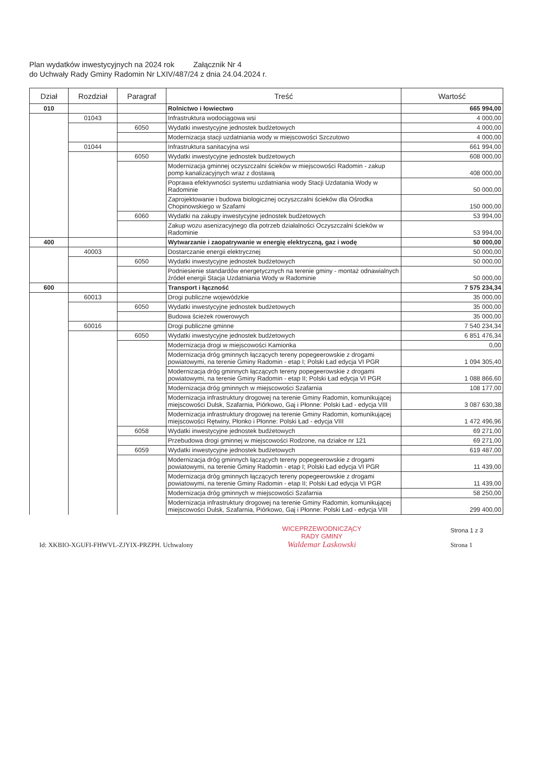Plan wydatków inwestycyjnych na 2024 rok Załącznik Nr 4
do Uchwały Rady Gminy Radomin Nr LXIV/487/24 z dnia 24.04.2024 r.
| Dział | Rozdział | Paragraf | Treść | Wartość |
| --- | --- | --- | --- | --- |
| 010 | | | Rolnictwo i łowiectwo | 665 994,00 |
| | 01043 | | Infrastruktura wodociągowa wsi | 4 000,00 |
| | | 6050 | Wydatki inwestycyjne jednostek budżetowych | 4 000,00 |
| | | | Modernizacja stacji uzdatniania wody w miejscowości Szczutowo | 4 000,00 |
| | 01044 | | Infrastruktura sanitacyjna wsi | 661 994,00 |
| | | 6050 | Wydatki inwestycyjne jednostek budżetowych | 608 000,00 |
| | | | Modernizacja gminnej oczyszczalni ścieków w miejscowości Radomin - zakup pomp kanalizacyjnych wraz z dostawą | 408 000,00 |
| | | | Poprawa efektywności systemu uzdatniania wody Stacji Uzdatania Wody w Radominie | 50 000,00 |
| | | | Zaprojektowanie i budowa biologicznej oczyszczalni ścieków dla Ośrodka Chopinowskiego w Szafarni | 150 000,00 |
| | | 6060 | Wydatki na zakupy inwestycyjne jednostek budżetowych | 53 994,00 |
| | | | Zakup wozu asenizacyjnego dla potrzeb działalności Oczyszczalni ścieków w Radominie | 53 994,00 |
| 400 | | | Wytwarzanie i zaopatrywanie w energię elektryczną, gaz i wodę | 50 000,00 |
| | 40003 | | Dostarczanie energii elektrycznej | 50 000,00 |
| | | 6050 | Wydatki inwestycyjne jednostek budżetowych | 50 000,00 |
| | | | Podniesienie standardów energetycznych na terenie gminy - montaż odnawialnych źródeł energii Stacja Uzdatniania Wody w Radominie | 50 000,00 |
| 600 | | | Transport i łączność | 7 575 234,34 |
| | 60013 | | Drogi publiczne wojewódzkie | 35 000,00 |
| | | 6050 | Wydatki inwestycyjne jednostek budżetowych | 35 000,00 |
| | | | Budowa ścieżek rowerowych | 35 000,00 |
| | 60016 | | Drogi publiczne gminne | 7 540 234,34 |
| | | 6050 | Wydatki inwestycyjne jednostek budżetowych | 6 851 476,34 |
| | | | Modernizacja drogi w miejscowości Kamionka | 0,00 |
| | | | Modernizacja dróg gminnych łączących tereny popegeerowskie z drogami powiatowymi, na terenie Gminy Radomin - etap I; Polski Ład edycja VI PGR | 1 094 305,40 |
| | | | Modernizacja dróg gminnych łączących tereny popegeerowskie z drogami powiatowymi, na terenie Gminy Radomin - etap II; Polski Ład edycja VI PGR | 1 088 866,60 |
| | | | Modernizacja dróg gminnych w miejscowości Szafarnia | 108 177,00 |
| | | | Modernizacja infrastruktury drogowej na terenie Gminy Radomin, komunikującej miejscowości Dulsk, Szafarnia, Piórkowo, Gaj i Płonne: Polski Ład - edycja VIII | 3 087 630,38 |
| | | | Modernizacja infrastruktury drogowej na terenie Gminy Radomin, komunikującej miejscowości Rętwiny, Płonko i Płonne: Polski Ład - edycja VIII | 1 472 496,96 |
| | | 6058 | Wydatki inwestycyjne jednostek budżetowych | 69 271,00 |
| | | | Przebudowa drogi gminnej w miejscowości Rodzone, na działce nr 121 | 69 271,00 |
| | | 6059 | Wydatki inwestycyjne jednostek budżetowych | 619 487,00 |
| | | | Modernizacja dróg gminnych łączących tereny popegeerowskie z drogami powiatowymi, na terenie Gminy Radomin - etap I; Polski Ład edycja VI PGR | 11 439,00 |
| | | | Modernizacja dróg gminnych łączących tereny popegeerowskie z drogami powiatowymi, na terenie Gminy Radomin - etap II; Polski Ład edycja VI PGR | 11 439,00 |
| | | | Modernizacja dróg gminnych w miejscowości Szafarnia | 58 250,00 |
| | | | Modernizacja infrastruktury drogowej na terenie Gminy Radomin, komunikującej miejscowości Dulsk, Szafarnia, Piórkowo, Gaj i Płonne: Polski Ład - edycja VIII | 299 400,00 |
Id: XKBIO-XGUFI-FHWVL-ZJYIX-PRZPH. Uchwalony
WICEPRZEWODNICZĄCY
RADY GMINY
Waldemar Laskowski
Strona 1 z 3
Strona 1